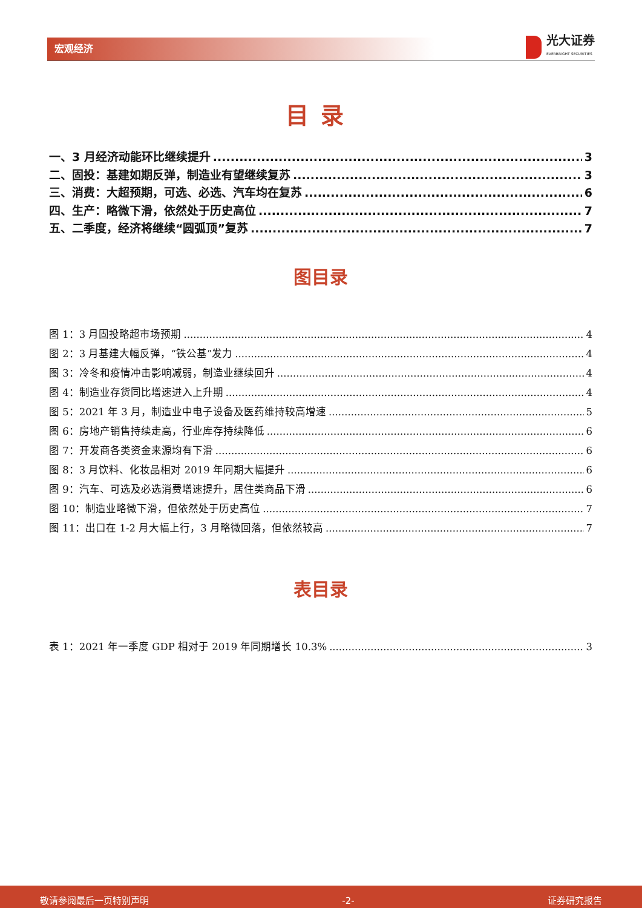宏观经济
光大证券
EVERBRIGHT SECURITIES
目录
一、3 月经济动能环比继续提升 3
二、固投：基建如期反弹，制造业有望继续复苏 3
三、消费：大超预期，可选、必选、汽车均在复苏 6
四、生产：略微下滑，依然处于历史高位 7
五、二季度，经济将继续“圆弧顶”复苏 7
图目录
图 1：3 月固投略超市场预期 4
图 2：3 月基建大幅反弹，“铁公基”发力 4
图 3：冷冬和疫情冲击影响减弱，制造业继续回升 4
图 4：制造业存货同比增速进入上升期 4
图 5：2021 年 3 月，制造业中电子设备及医药维持较高增速 5
图 6：房地产销售持续走高，行业库存持续降低 6
图 7：开发商各类资金来源均有下滑 6
图 8：3 月饮料、化妆品相对 2019 年同期大幅提升 6
图 9：汽车、可选及必选消费增速提升，居住类商品下滑 6
图 10：制造业略微下滑，但依然处于历史高位 7
图 11：出口在 1-2 月大幅上行，3 月略微回落，但依然较高 7
表目录
表 1：2021 年一季度 GDP 相对于 2019 年同期增长 10.3% 3
敬请参阅最后一页特别声明 -2- 证券研究报告